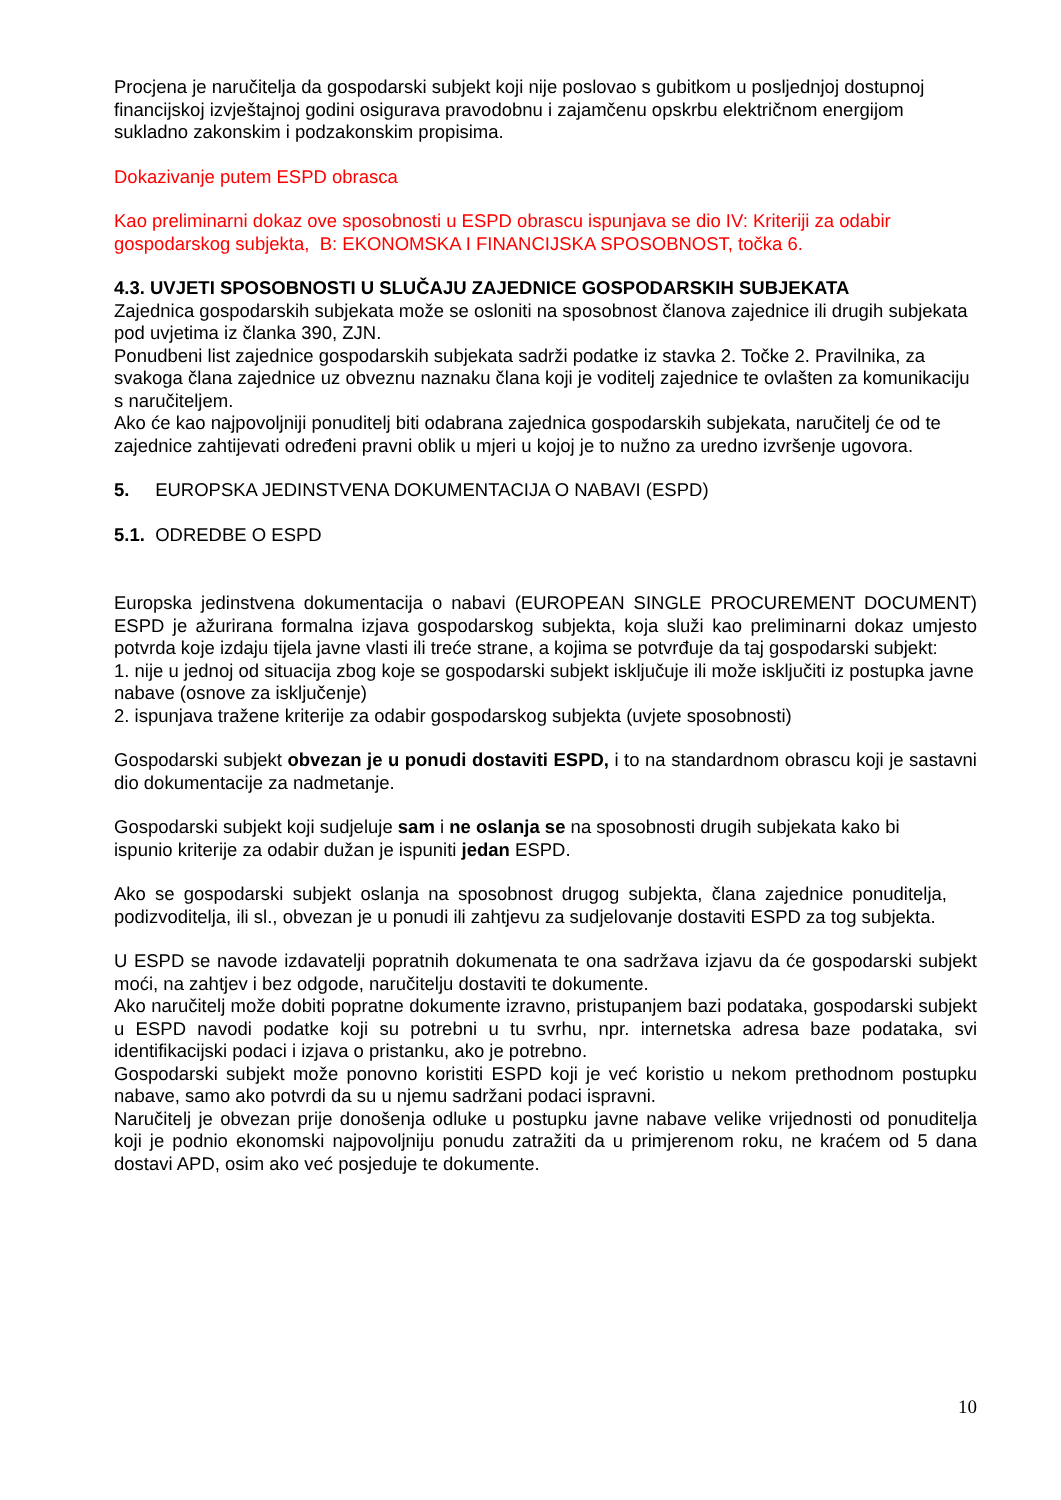Procjena je naručitelja da gospodarski subjekt koji nije poslovao s gubitkom u posljednjoj dostupnoj financijskoj izvještajnoj godini osigurava pravodobnu i zajamčenu opskrbu električnom energijom sukladno zakonskim i podzakonskim propisima.
Dokazivanje putem ESPD obrasca
Kao preliminarni dokaz ove sposobnosti u ESPD obrascu ispunjava se dio IV: Kriteriji za odabir gospodarskog subjekta, B: EKONOMSKA I FINANCIJSKA SPOSOBNOST, točka 6.
4.3. UVJETI SPOSOBNOSTI U SLUČAJU ZAJEDNICE GOSPODARSKIH SUBJEKATA
Zajednica gospodarskih subjekata može se osloniti na sposobnost članova zajednice ili drugih subjekata pod uvjetima iz članka 390, ZJN.
Ponudbeni list zajednice gospodarskih subjekata sadrži podatke iz stavka 2. Točke 2. Pravilnika, za svakoga člana zajednice uz obveznu naznaku člana koji je voditelj zajednice te ovlašten za komunikaciju s naručiteljem.
Ako će kao najpovoljniji ponuditelj biti odabrana zajednica gospodarskih subjekata, naručitelj će od te zajednice zahtijevati određeni pravni oblik u mjeri u kojoj je to nužno za uredno izvršenje ugovora.
5. EUROPSKA JEDINSTVENA DOKUMENTACIJA O NABAVI (ESPD)
5.1. ODREDBE O ESPD
Europska jedinstvena dokumentacija o nabavi (EUROPEAN SINGLE PROCUREMENT DOCUMENT) ESPD je ažurirana formalna izjava gospodarskog subjekta, koja služi kao preliminarni dokaz umjesto potvrda koje izdaju tijela javne vlasti ili treće strane, a kojima se potvrđuje da taj gospodarski subjekt:
1. nije u jednoj od situacija zbog koje se gospodarski subjekt isključuje ili može isključiti iz postupka javne nabave (osnove za isključenje)
2. ispunjava tražene kriterije za odabir gospodarskog subjekta (uvjete sposobnosti)
Gospodarski subjekt obvezan je u ponudi dostaviti ESPD, i to na standardnom obrascu koji je sastavni dio dokumentacije za nadmetanje.
Gospodarski subjekt koji sudjeluje sam i ne oslanja se na sposobnosti drugih subjekata kako bi ispunio kriterije za odabir dužan je ispuniti jedan ESPD.
Ako se gospodarski subjekt oslanja na sposobnost drugog subjekta, člana zajednice ponuditelja, podizvoditelja, ili sl., obvezan je u ponudi ili zahtjevu za sudjelovanje dostaviti ESPD za tog subjekta.
U ESPD se navode izdavatelji popratnih dokumenata te ona sadržava izjavu da će gospodarski subjekt moći, na zahtjev i bez odgode, naručitelju dostaviti te dokumente.
Ako naručitelj može dobiti popratne dokumente izravno, pristupanjem bazi podataka, gospodarski subjekt u ESPD navodi podatke koji su potrebni u tu svrhu, npr. internetska adresa baze podataka, svi identifikacijski podaci i izjava o pristanku, ako je potrebno.
Gospodarski subjekt može ponovno koristiti ESPD koji je već koristio u nekom prethodnom postupku nabave, samo ako potvrdi da su u njemu sadržani podaci ispravni.
Naručitelj je obvezan prije donošenja odluke u postupku javne nabave velike vrijednosti od ponuditelja koji je podnio ekonomski najpovoljniju ponudu zatražiti da u primjerenom roku, ne kraćem od 5 dana dostavi APD, osim ako već posjeduje te dokumente.
10